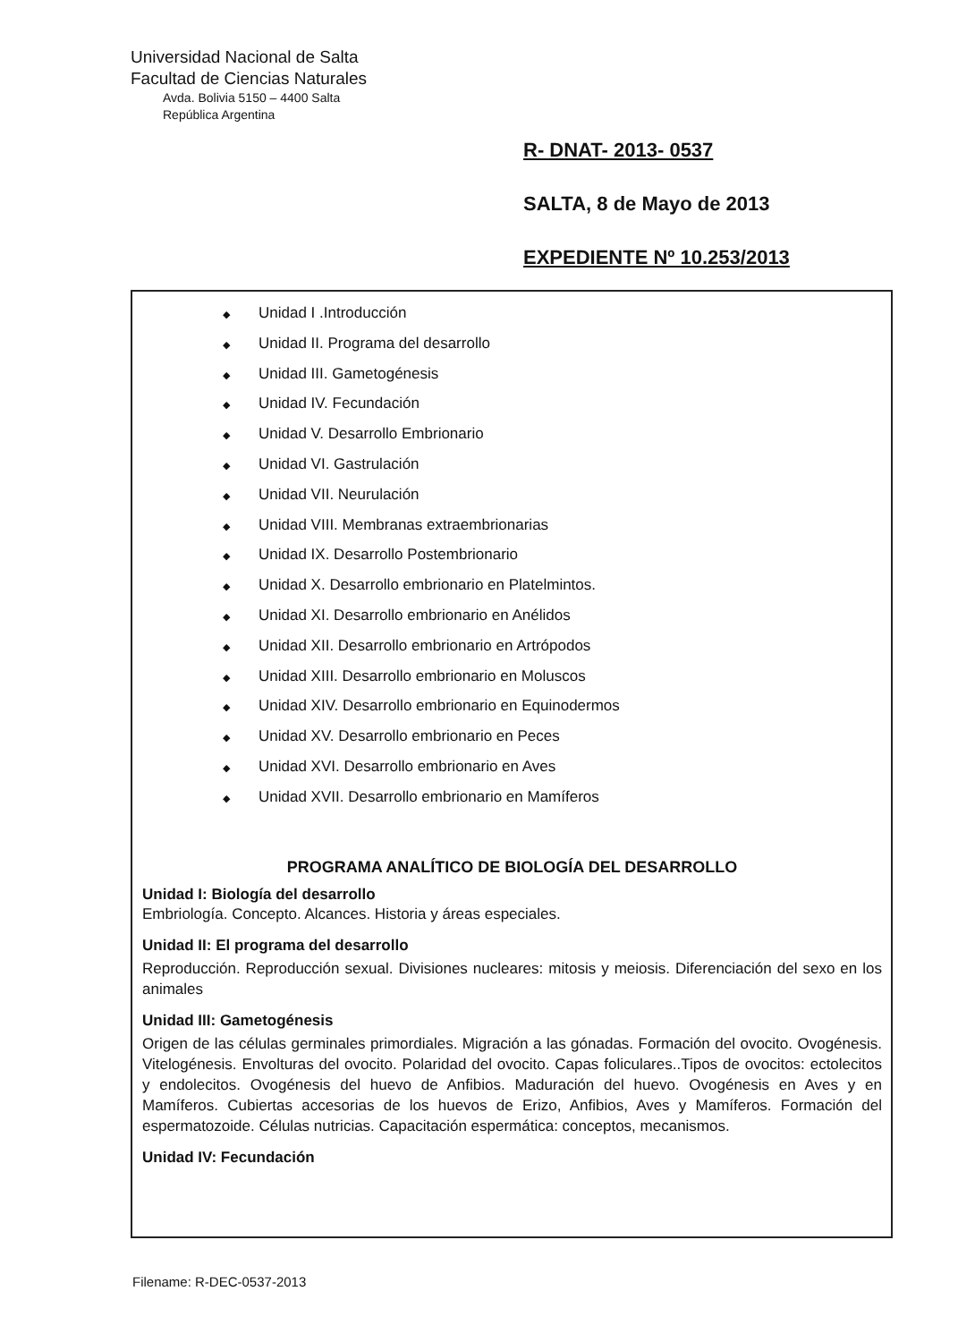Universidad Nacional de Salta
Facultad de Ciencias Naturales
Avda. Bolivia 5150 – 4400 Salta
República Argentina
R- DNAT- 2013- 0537
SALTA, 8 de Mayo de 2013
EXPEDIENTE Nº 10.253/2013
◆ Unidad I .Introducción
◆ Unidad II. Programa del desarrollo
◆ Unidad III. Gametogénesis
◆ Unidad IV. Fecundación
◆ Unidad V. Desarrollo Embrionario
◆ Unidad VI. Gastrulación
◆ Unidad VII. Neurulación
◆ Unidad VIII. Membranas extraembrionarias
◆ Unidad IX. Desarrollo Postembrionario
◆ Unidad X. Desarrollo embrionario en Platelmintos.
◆ Unidad XI. Desarrollo embrionario en Anélidos
◆ Unidad XII. Desarrollo embrionario en Artrópodos
◆ Unidad XIII. Desarrollo embrionario en Moluscos
◆ Unidad XIV. Desarrollo embrionario en Equinodermos
◆ Unidad XV. Desarrollo embrionario en Peces
◆ Unidad XVI. Desarrollo embrionario en Aves
◆ Unidad XVII. Desarrollo embrionario en Mamíferos
PROGRAMA ANALÍTICO DE BIOLOGÍA DEL DESARROLLO
Unidad I: Biología del desarrollo
Embriología. Concepto. Alcances. Historia y áreas especiales.
Unidad II: El programa del desarrollo
Reproducción. Reproducción sexual. Divisiones nucleares: mitosis y meiosis. Diferenciación del sexo en los animales
Unidad III: Gametogénesis
Origen de las células germinales primordiales. Migración a las gónadas. Formación del ovocito. Ovogénesis. Vitelogénesis. Envolturas del ovocito. Polaridad del ovocito. Capas foliculares..Tipos de ovocitos: ectolecitos y endolecitos. Ovogénesis del huevo de Anfibios. Maduración del huevo. Ovogénesis en Aves y en Mamíferos. Cubiertas accesorias de los huevos de Erizo, Anfibios, Aves y Mamíferos. Formación del espermatozoide. Células nutricias. Capacitación espermática: conceptos, mecanismos.
Unidad IV: Fecundación
Filename: R-DEC-0537-2013